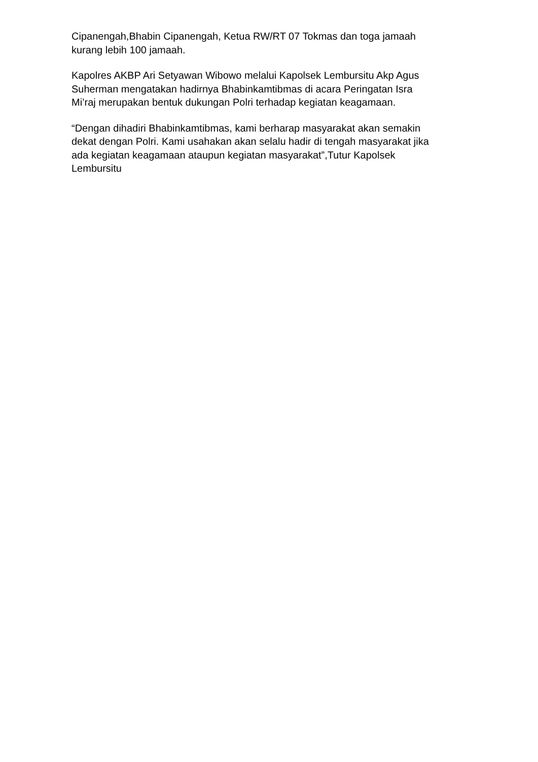Cipanengah,Bhabin Cipanengah, Ketua RW/RT 07 Tokmas dan toga jamaah
kurang lebih 100 jamaah.
Kapolres AKBP Ari Setyawan Wibowo melalui Kapolsek Lembursitu Akp Agus
Suherman mengatakan hadirnya Bhabinkamtibmas di acara Peringatan Isra
Mi’raj merupakan bentuk dukungan Polri terhadap kegiatan keagamaan.
“Dengan dihadiri Bhabinkamtibmas, kami berharap masyarakat akan semakin
dekat dengan Polri. Kami usahakan akan selalu hadir di tengah masyarakat jika
ada kegiatan keagamaan ataupun kegiatan masyarakat”,Tutur Kapolsek
Lembursitu